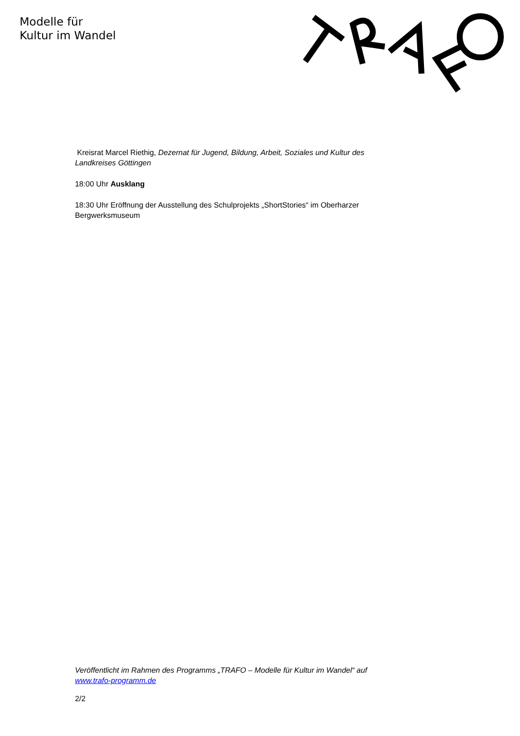Modelle für
Kultur im Wandel
Kreisrat Marcel Riethig, Dezernat für Jugend, Bildung, Arbeit, Soziales und Kultur des Landkreises Göttingen
18:00 Uhr Ausklang
18:30 Uhr Eröffnung der Ausstellung des Schulprojekts „ShortStories“ im Oberharzer Bergwerksmuseum
Veröffentlicht im Rahmen des Programms „TRAFO – Modelle für Kultur im Wandel“ auf www.trafo-programm.de
2/2